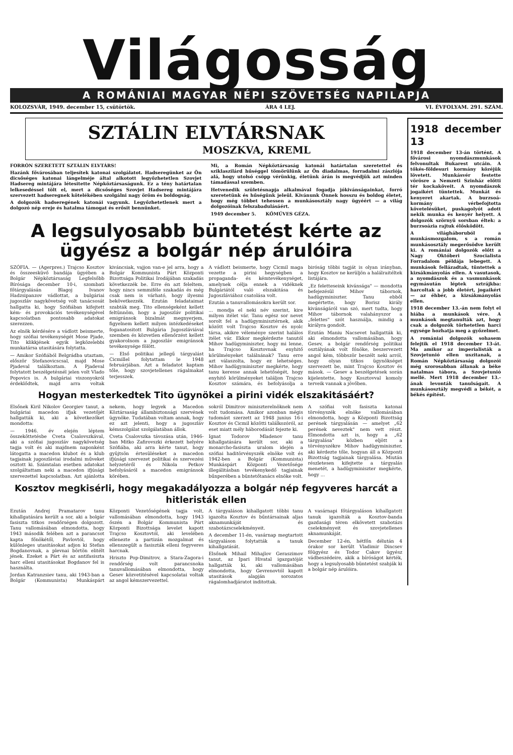Világosság
A ROMÁNIAI MAGYAR NÉPI SZÖVETSÉG NAPILAPJA
KOLOZSVÁR, 1949. december 15, csütörtök. ÁRA 4 LEJ. VI. ÉVFOLYAM. 291. SZÁM.
SZTÁLIN ELVTÁRSNAK
MOSZKVA, KREML
FORRÓN SZERETETT SZTÁLIN ELVTÁRS!
Hazánk fővárosában teljesítek katonai szolgálatot. Hadseregünket az Ön dicsőséges katonai lángelméje által alkotott legyőzhetetlen Szovjet Hadsereg mintájára létesitette Népköztársaságunk. Ez a tény határtalan lelkesedéssel tölt el, mert a dicsőséges Szovjet Hadsereg mintájára szervezett hadseregnek kötelékében szolgálni nagy öröm és boldogság.
A dolgozók hadseregének katonái vagyunk. Legyőzhetetlenek mert a dolgozó nép ereje és hatalma támogat és erősit bennünket.
Mi, a Román Népköztársaság katonái határtalan szeretettel és sziklaszilárd hűséggel tömörülünk az Ön diadalmas, forradalmi zászlója alá, hogy utolsó csöpp vérünkig, életünk árán is megvédjük azt minden támadással szemben.
Hetvenedik születésnapja alkalmával fogadja jókivánságainkat, forró szeretetünk és hűségünk jeleül. Kivánunk Önnek hosszu és boldog életet, hogy még többet tehessen a munkásosztály nagy ügyéért — a világ dolgozóinak felszabadulásáért.
1949 december 5. KŐMŰVES GÉZA.
A legsulyosabb büntetést kérte az ügyész a bolgár nép árulóira
SZÓFIA. — (Agerpres.) Trajcso Kosztov és összeesküvő bandája ügyében a Bolgár Népköztársaság Legfelsőbb Bírósága december 10-i, szombati főtárgyalásán Blagoj Ivanov Hadzsipanzov vádlottat, a bulgáriai jugoszláv nagykövetség volt tanácsosát hallgatta ki, hogy Szófiában kifejtett kém- és provokációs tevékenységével kapcsolatban pontosabb adatokat szerezzen.
Az elnök kérdésére a vádlott beismerte, hogy szófiai tevékenységét Mose Pjade, Tito klikkjének egyik legközelebbi munkatársa utasitására folytatta.
— Amikor Szófiából Belgrádba utaztam, először Stefanovicscsal, majd Mose Pjadeval találkoztam. A Pjadeval folytatott beszélgetésnél jelen volt Vlado Popovics is. A bulgáriai viszonyokról érdeklődtek, majd arra voltak kiváncsiak, vajjon van-e jel arra, hogy a Bolgár Kommunista Párt Központi Bizottsága Politikai Irodájában szakadás következzék be. Erre én azt feleltem, hogy nincs semmiféle szakadás és még csak nem is várható, hogy ilyesmi bekövetkezzék. Ezután feladataimat szabták meg. Tito ellenségeként kellett feltünnöm, hogy a jugoszláv politikai emigránsok bizalmát megnyerjem, figyelnem kellett milyen intézkedéseket foganatositott Bulgária Jugoszláviával szemben és közvetlen ellenőrzést kellett gyakorolnom a jugoszláv emigránsok tevékenysége fölött.
— Első politikai jellegű tárgyalást Cicmillel folytattam le 1948 februárjában. Azt a feladatot kaptam tőle, hogy szovjetellenes rágalmakat terjesszek.
A vádlott beismerte, hogy Cicmil maga vezette a pirini hegységben a propaganda- és kémtevékenységet, amelynek célja ennek a vidéknek Bulgáriától való elszakitása és Jugoszláviához csatolása volt.
Ezután a tanuvallomásokra került sor.
... mondja el neki név szerint, kire milyen itélet vár. Tanu egész sor nevet sorolt fel a hadügyminisztérnek, akik között volt Trajcso Kosztov és nyolc társa, akikre véleménye szerint halálos itélet vár. Ekkor megkérdezte tanutól Mihov hadügyminiszter, hogy mi lenne, ha Trajcso Kosztovnak enyhitő körülményeket találnának? Tanu erre azt válaszolta, hogy ez lehetséges. Mihov hadügyminiszter megkérte, hogy tanu keresse annak lehetőségét, hogy enyhitő körülményeket találjon Trajcso Kosztov számára, és befolyásolja a biróság többi tagját is olyan irányban, hogy Kosztov ne kerüljön a halálraitéltek listájára.
„Ez feletteseink kivánsága" — mondotta befejezésül Mihov tábornok, hadügyminiszter. Tanu ebből megértette, hogy Borisz király kivánságáról van szó, mert tudta, hogy Mihov tábornok valahányszor a „felettes" szót használja, mindig a királyra gondolt.
Ezután Maniu Nacsevet hallgatták ki, aki elmondotta vallomásában, hogy Gesev, a bolgár rendőrség politikai osztályának volt főnöke, beszervezett angol kém, többször beszélt neki arról, hogy olyan titkos ügynökséget szervezett be, mint Trajcso Kosztov és mások. — Gesev a beszélgetések során kijelentette, hogy Kosztovval komoly terveik vannak a jövőben.
Hogyan mesterkedtek Tito ügynökei a pirini vidék elszakitásáért?
Elsőnek Kiril Nikolov Georgiev tanut, a bulgáriai macedon ifjak vezetőjét hallgatták ki, aki a következőket mondotta:
— 1946. év elején léptem összeköttetésbe Cveta Csalovszkával, aki a szófiai jugoszláv nagykövetség tagja volt és aki majdnem naponként látogatta a macedon klubot és a klub tagjainak jugoszláviai irodalmi műveket osztott ki. Számtalan esetben adatokat szolgáltattam neki a macedon ifjúsági szervezettel kapcsolatban. Azt ajánlotta nekem, hogy legyek a Macedon Köztársaság állambiztonsági szervének ügynöke. Tudatában voltam annak, hogy ez azt jelenti, hogy a jugoszláv kémszolgálat szolgálatában állok.
Cveta Csalovszka távozása után, 1946-ban Mitko Zafirovszki érkezett helyére Szófiába, aki arra kérte tanut, hogy gyüjtsön értesüléseket a macedon ifjúsági szervezet politikai és szervezési helyzetéről és Nikola Petkov befolyásáról a macedon emigránsok körében.
sokról Dimitrov miniszterelnöknek nem volt tudomása. Amikor azonban mégis tudomást szerzett az 1948 junius 16-i Kosztov és Cicmil közötti találkozóról, az eset miatt mély háborodását fejezte ki.
Ignat Todorov Mladenov tanu kihallgatására került sor, aki a monarcho-fasiszta uralom idején a szófiai haditörvényszék elnöke volt és 1942-ben a Bolgár (Kommunista) Munkáspárt Központi Vezetősége illegálitásban tevékenykedő tagjainak bűnperében a büntetőtanács elnöke volt.
A szófiai volt fasiszta katonai törvényszék elnöke vallomásában elmondotta, hogy a Központi Bizottság perének tárgyalásán — amelyet „62 perének neveztek" nem vett részt. Elmondotta azt is, hogy a „62 tárgyalása" közben eljött a törvényszékre Mihov hadügyminiszter, aki kérdezte tőle, hogyan áll a Központi Bizottság tagjainak tárgyalása. Miután részletesen kifejtette a tárgyalás menetét, a hadügyminiszter megkérte, hogy ...
Kosztov megkisérli, hogy megakadályozza a bolgár nép fegyveres harcát a hitleristák ellen
Ezután Andrej Pramatarov tanu kihallgatására került a sor, aki a bolgár fasiszta titkos rendőrségen dolgozott. Tanu vallomásában elmondotta, hogy 1943 második felében azt a parancsot kapta főnökétől, Pavlovtól, hogy különleges utasitásokat adjon ki Stefan Bogdanovnak, a plevnai börtön elitélt jének. Ezeket a Párt és az antifasiszta harc elleni utasitásokat Bogdanov fel is használta.
Jordan Katranzsiev tanu, aki 1943-ban a Bolgár (Kommunista) Munkáspárt Központi Vezetőségének tagja volt, vallomásában elmondotta, hogy 1943 őszén a Bolgár Kommunista Párt Központi Bizottsága levelet kapott Trajcso Kosztovtól, aki levelében ellenezte a partizán mozgalmat és ellenszegült a fasiszták elleni fegyveres harcnak.
Hriszto Pop-Dimitrov, a Stara-Zagora-i rendőrség volt parancsnoka tanuvallomásában elmondotta, hogy Gesev közvetitésével kapcsolatai voltak az angol kémszervezettel.
A tárgyaláson kihallgatott többi tanu igazolta Kosztov és bűntársainak aljas aknamunkáját és szabotázscselekményeit.
A december 11-én, vasárnap megtartott tárgyaláson folytatták a tanuk kihallgatását.
Elsőnek Mihail Mihajlov Geraszimov tanut, az Ipari Hivatal igazgatóját hallgatták ki, aki vallomásában elmondotta, hogy Gevrenovtól kapott utasitások alapján sorozatos rágalomhadjáratot inditottak.
A vasárnapi főtárgyaláson kihallgatott tanuk igazolták a Kosztov-banda gazdasági téren elkövetett szabotázs cselekményeit és szovjetellenes aknamunkáját.
December 12-én, hétfőn délután 4 órakor sor került Vladimir Dincsev főügyész és Todor Cakov ügyész vádbeszédeire, akik a bíróságot kérték, hogy a legsulyosabb büntetést szabják ki a bolgár nép árulóira.
1918 december 13
1918 december 13-án történt. A fővárosi nyomdászmunkások felvonultak Bukarest utcáin. A tőkés-földesuri kormány közéjük lövetett. Munkásvér festette vörösre a Nemzeti Szinház előtti tér kockaköveit. A nyomdászok jogaikért tüntettek. Munkát és kenyeret akartak. A burzsoá-kormány vérbefojtotta követelésüket, puskagolyót adott nekik munka és kenyér helyett. A dolgozók szörnyü sorsban éltek: a burzsoázia rajtuk élősködött.
A világháboruból a munkásmozgalom, s a román munkásosztály megerősödve került ki. A romániai dolgozók előtt a Nagy Októberi Szocialista Forradalom példája lebegett. A munkások fellázadtak, tüntettek a kizsákmányolás ellen. A vasutasok, a nyomdászok és a vasmunkások egymásután léptek sztrájkba: harcoltak a jobb életért, jogaikért — az éhbér, a kizsákmányolás ellen.
1918 december 13.-án nem folyt el hiába a munkások vére. A munkások megtanulták azt, hogy csak a dolgozók törhetetlen harci egysége hozhatja meg a győzelmet.
A romániai dolgozók sohasem felejtik el 1918 december 13-át. Ma amikor az imperialisták a Szovjetunió ellen uszitanak, a Román Népköztársaság dolgozói még szorosabban állanak a béke natalmas tábora, a Szovjetunió mellé. Mert 1918 december 13.-ának levonták tanulságait. A munkásosztály megvédi a békét, a békés építést.